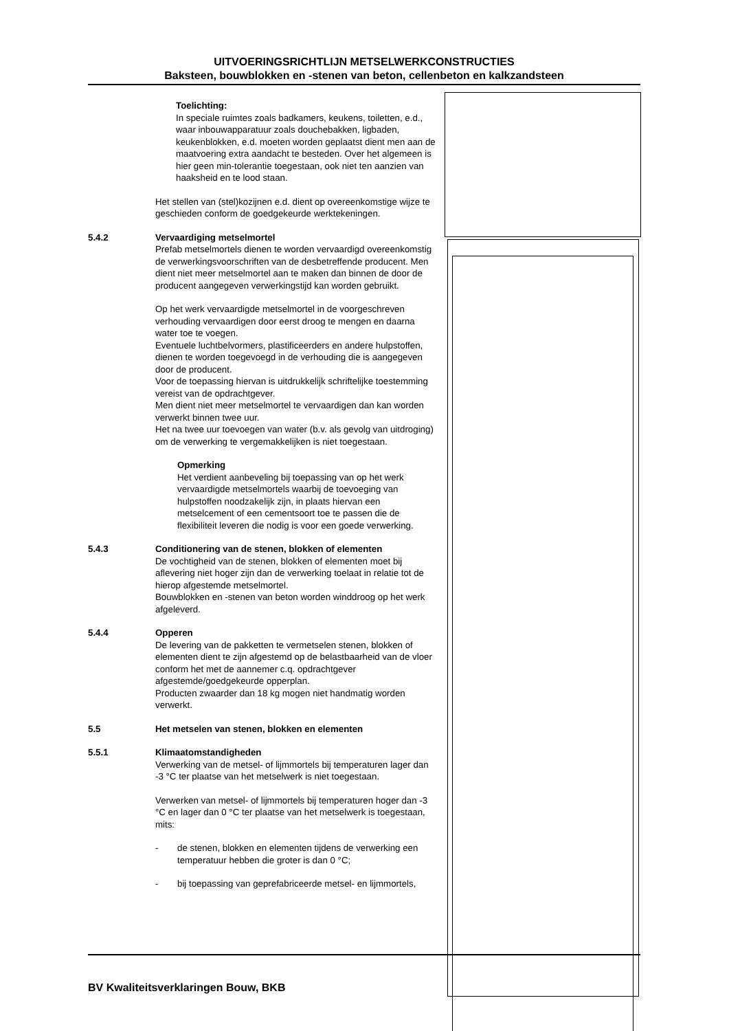UITVOERINGSRICHTLIJN METSELWERKCONSTRUCTIES
Baksteen, bouwblokken en -stenen van beton, cellenbeton en kalkzandsteen
Toelichting:
In speciale ruimtes zoals badkamers, keukens, toiletten, e.d., waar inbouwapparatuur zoals douchebakken, ligbaden, keukenblokken, e.d. moeten worden geplaatst dient men aan de maatvoering extra aandacht te besteden. Over het algemeen is hier geen min-tolerantie toegestaan, ook niet ten aanzien van haaksheid en te lood staan.
Het stellen van (stel)kozijnen e.d. dient op overeenkomstige wijze te geschieden conform de goedgekeurde werktekeningen.
5.4.2 Vervaardiging metselmortel
Prefab metselmortels dienen te worden vervaardigd overeenkomstig de verwerkingsvoorschriften van de desbetreffende producent. Men dient niet meer metselmortel aan te maken dan binnen de door de producent aangegeven verwerkingstijd kan worden gebruikt.
Op het werk vervaardigde metselmortel in de voorgeschreven verhouding vervaardigen door eerst droog te mengen en daarna water toe te voegen.
Eventuele luchtbelvormers, plastificeerders en andere hulpstoffen, dienen te worden toegevoegd in de verhouding die is aangegeven door de producent.
Voor de toepassing hiervan is uitdrukkelijk schriftelijke toestemming vereist van de opdrachtgever.
Men dient niet meer metselmortel te vervaardigen dan kan worden verwerkt binnen twee uur.
Het na twee uur toevoegen van water (b.v. als gevolg van uitdroging) om de verwerking te vergemakkelijken is niet toegestaan.
Opmerking
Het verdient aanbeveling bij toepassing van op het werk vervaardigde metselmortels waarbij de toevoeging van hulpstoffen noodzakelijk zijn, in plaats hiervan een metselcement of een cementsoort toe te passen die de flexibiliteit leveren die nodig is voor een goede verwerking.
5.4.3 Conditionering van de stenen, blokken of elementen
De vochtigheid van de stenen, blokken of elementen moet bij aflevering niet hoger zijn dan de verwerking toelaat in relatie tot de hierop afgestemde metselmortel.
Bouwblokken en -stenen van beton worden winddroog op het werk afgeleverd.
5.4.4 Opperen
De levering van de pakketten te vermetselen stenen, blokken of elementen dient te zijn afgestemd op de belastbaarheid van de vloer conform het met de aannemer c.q. opdrachtgever afgestemde/goedgekeurde opperplan.
Producten zwaarder dan 18 kg mogen niet handmatig worden verwerkt.
5.5 Het metselen van stenen, blokken en elementen
5.5.1 Klimaatomstandigheden
Verwerking van de metsel- of lijmmortels bij temperaturen lager dan -3 °C ter plaatse van het metselwerk is niet toegestaan.
Verwerken van metsel- of lijmmortels bij temperaturen hoger dan -3 °C en lager dan 0 °C ter plaatse van het metselwerk is toegestaan, mits:
- de stenen, blokken en elementen tijdens de verwerking een temperatuur hebben die groter is dan 0 °C;
- bij toepassing van geprefabriceerde metsel- en lijmmortels,
BV Kwaliteitsverklaringen Bouw, BKB